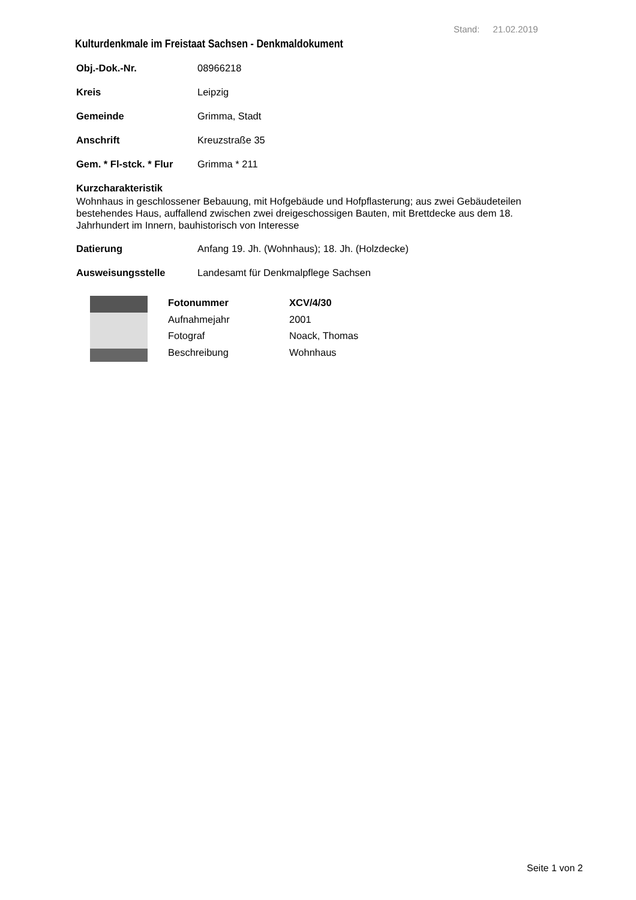Stand: 21.02.2019
Kulturdenkmale im Freistaat Sachsen - Denkmaldokument
Obj.-Dok.-Nr. 08966218
Kreis Leipzig
Gemeinde Grimma, Stadt
Anschrift Kreuzstraße 35
Gem. * Fl-stck. * Flur Grimma * 211
Kurzcharakteristik
Wohnhaus in geschlossener Bebauung, mit Hofgebäude und Hofpflasterung; aus zwei Gebäudeteilen bestehendes Haus, auffallend zwischen zwei dreigeschossigen Bauten, mit Brettdecke aus dem 18. Jahrhundert im Innern, bauhistorisch von Interesse
Datierung Anfang 19. Jh. (Wohnhaus); 18. Jh. (Holzdecke)
Ausweisungsstelle Landesamt für Denkmalpflege Sachsen
Fotonummer XCV/4/30 Aufnahmejahr 2001 Fotograf Noack, Thomas Beschreibung Wohnhaus
Seite 1 von 2